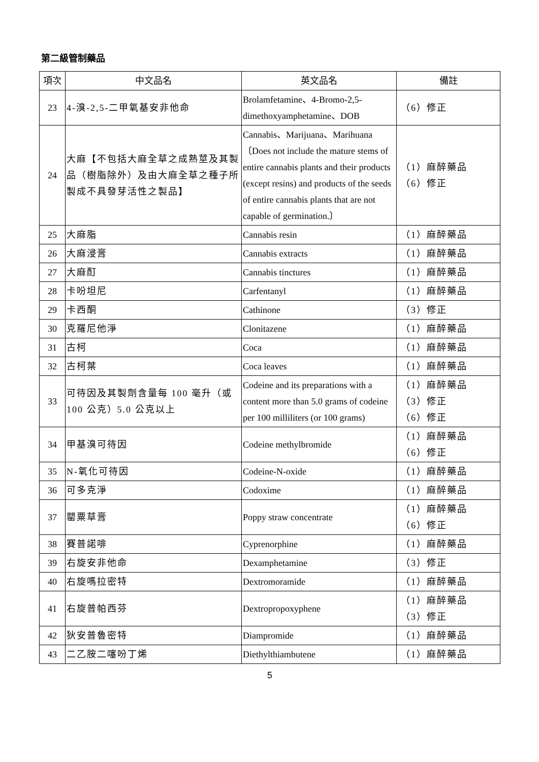第二級管制藥品
| 項次 | 中文品名 | 英文品名 | 備註 |
| --- | --- | --- | --- |
| 23 | 4-溴-2,5-二甲氧基安非他命 | Brolamfetamine、4-Bromo-2,5-dimethoxyamphetamine、DOB | （6）修正 |
| 24 | 大麻【不包括大麻全草之成熟莖及其製品（樹脂除外）及由大麻全草之種子所製成不具發芽活性之製品】 | Cannabis、Marijuana、Marihuana〔Does not include the mature stems of entire cannabis plants and their products (except resins) and products of the seeds of entire cannabis plants that are not capable of germination.〕 | （1）麻醉藥品 （6）修正 |
| 25 | 大麻脂 | Cannabis resin | （1）麻醉藥品 |
| 26 | 大麻浸膏 | Cannabis extracts | （1）麻醉藥品 |
| 27 | 大麻酊 | Cannabis tinctures | （1）麻醉藥品 |
| 28 | 卡吩坦尼 | Carfentanyl | （1）麻醉藥品 |
| 29 | 卡西酮 | Cathinone | （3）修正 |
| 30 | 克羅尼他淨 | Clonitazene | （1）麻醉藥品 |
| 31 | 古柯 | Coca | （1）麻醉藥品 |
| 32 | 古柯葉 | Coca leaves | （1）麻醉藥品 |
| 33 | 可待因及其製劑含量每 100 毫升（或 100 公克）5.0 公克以上 | Codeine and its preparations with a content more than 5.0 grams of codeine per 100 milliliters (or 100 grams) | （1）麻醉藥品 （3）修正 （6）修正 |
| 34 | 甲基溴可待因 | Codeine methylbromide | （1）麻醉藥品 （6）修正 |
| 35 | N-氧化可待因 | Codeine-N-oxide | （1）麻醉藥品 |
| 36 | 可多克淨 | Codoxime | （1）麻醉藥品 |
| 37 | 罌粟草膏 | Poppy straw concentrate | （1）麻醉藥品 （6）修正 |
| 38 | 賽普諾啡 | Cyprenorphine | （1）麻醉藥品 |
| 39 | 右旋安非他命 | Dexamphetamine | （3）修正 |
| 40 | 右旋嗎拉密特 | Dextromoramide | （1）麻醉藥品 |
| 41 | 右旋普帕西芬 | Dextropropoxyphene | （1）麻醉藥品 （3）修正 |
| 42 | 狄安普魯密特 | Diampromide | （1）麻醉藥品 |
| 43 | 二乙胺二噻吩丁烯 | Diethylthiambutene | （1）麻醉藥品 |
5